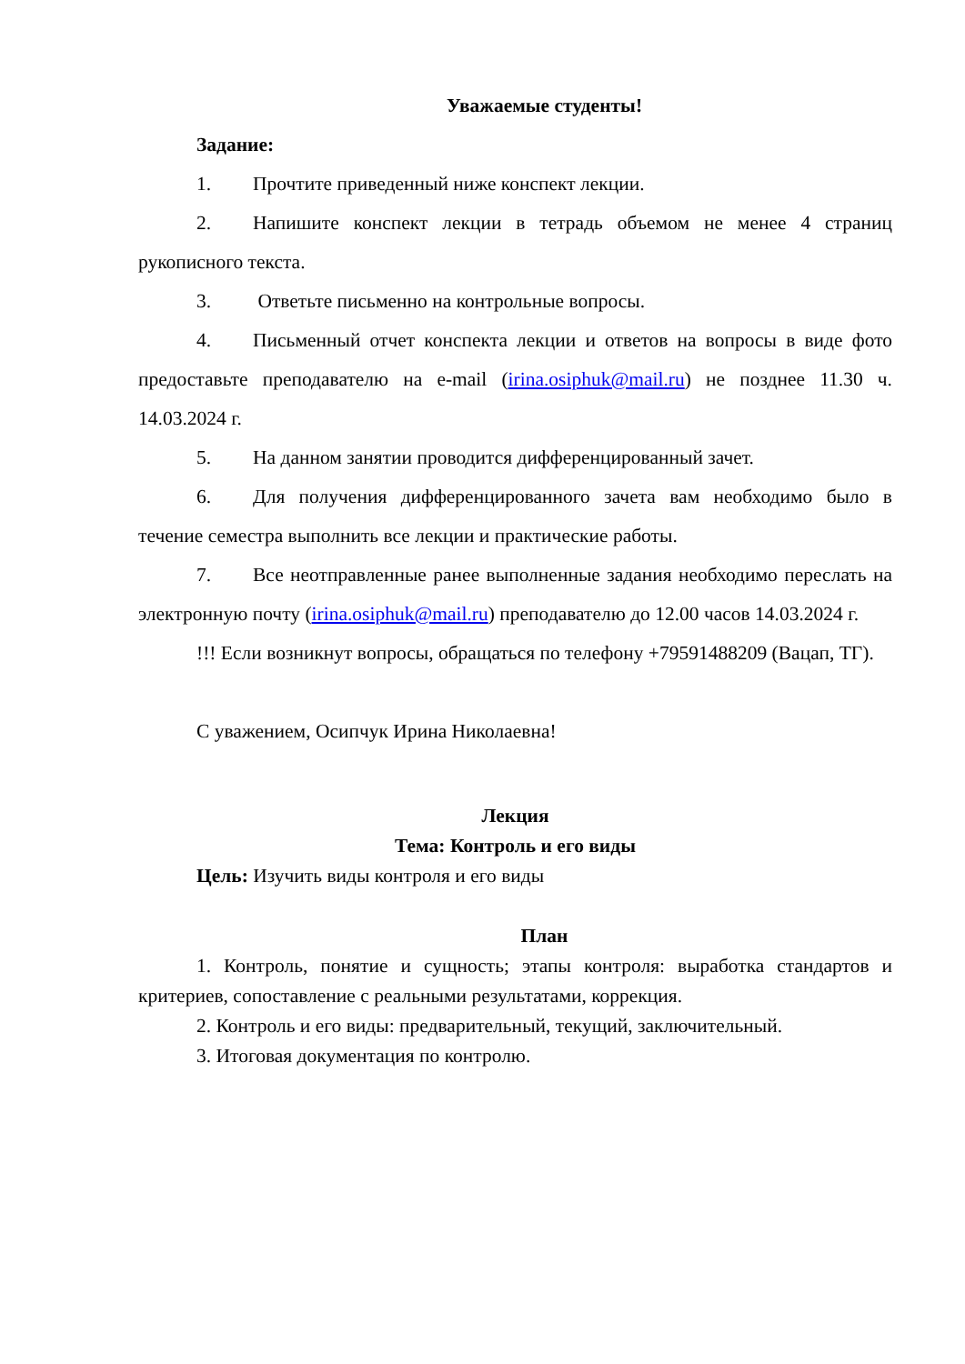Уважаемые студенты!
Задание:
1. Прочтите приведенный ниже конспект лекции.
2. Напишите конспект лекции в тетрадь объемом не менее 4 страниц рукописного текста.
3. Ответьте письменно на контрольные вопросы.
4. Письменный отчет конспекта лекции и ответов на вопросы в виде фото предоставьте преподавателю на e-mail (irina.osiphuk@mail.ru) не позднее 11.30 ч. 14.03.2024 г.
5. На данном занятии проводится дифференцированный зачет.
6. Для получения дифференцированного зачета вам необходимо было в течение семестра выполнить все лекции и практические работы.
7. Все неотправленные ранее выполненные задания необходимо переслать на электронную почту (irina.osiphuk@mail.ru) преподавателю до 12.00 часов 14.03.2024 г.
!!! Если возникнут вопросы, обращаться по телефону +79591488209 (Вацап, ТГ).
С уважением, Осипчук Ирина Николаевна!
Лекция
Тема: Контроль и его виды
Цель: Изучить виды контроля и его виды
План
1. Контроль, понятие и сущность; этапы контроля: выработка стандартов и критериев, сопоставление с реальными результатами, коррекция.
2. Контроль и его виды: предварительный, текущий, заключительный.
3. Итоговая документация по контролю.